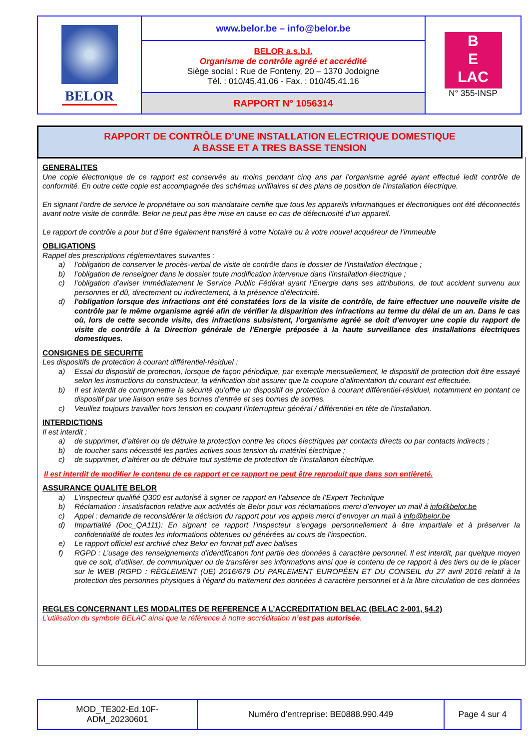| BELOR | www.belor.be – info@belor.be | B E LAC N° 355-INSP |
| | BELOR a.s.b.l. Organisme de contrôle agréé et accrédité Siège social : Rue de Fonteny, 20 – 1370 Jodoigne Tél. : 010/45.41.06 - Fax. : 010/45.41.16 | |
| | RAPPORT N° 1056314 | |
RAPPORT DE CONTRÔLE D’UNE INSTALLATION ELECTRIQUE DOMESTIQUE
A BASSE ET A TRES BASSE TENSION
GENERALITES
Une copie électronique de ce rapport est conservée au moins pendant cinq ans par l’organisme agréé ayant effectué ledit contrôle de conformité. En outre cette copie est accompagnée des schémas unifilaires et des plans de position de l’installation électrique.
En signant l’ordre de service le propriétaire ou son mandataire certifie que tous les appareils informatiques et électroniques ont été déconnectés avant notre visite de contrôle. Belor ne peut pas être mise en cause en cas de défectuosité d’un appareil.
Le rapport de contrôle a pour but d’être également transféré à votre Notaire ou à votre nouvel acquéreur de l’immeuble
OBLIGATIONS
Rappel des prescriptions réglementaires suivantes :
a) l’obligation de conserver le procès-verbal de visite de contrôle dans le dossier de l’installation électrique ;
b) l’obligation de renseigner dans le dossier toute modification intervenue dans l’installation électrique ;
c) l’obligation d’aviser immédiatement le Service Public Fédéral ayant l’Energie dans ses attributions, de tout accident survenu aux personnes et dû, directement ou indirectement, à la présence d’électricité.
d) l'obligation lorsque des infractions ont été constatées lors de la visite de contrôle, de faire effectuer une nouvelle visite de contrôle par le même organisme agréé afin de vérifier la disparition des infractions au terme du délai de un an. Dans le cas où, lors de cette seconde visite, des infractions subsistent, l'organisme agréé se doit d'envoyer une copie du rapport de visite de contrôle à la Direction générale de l'Energie préposée à la haute surveillance des installations électriques domestiques.
CONSIGNES DE SECURITE
Les dispositifs de protection à courant différentiel-résiduel :
a) Essai du dispositif de protection, lorsque de façon périodique, par exemple mensuellement, le dispositif de protection doit être essayé selon les instructions du constructeur, la vérification doit assurer que la coupure d’alimentation du courant est effectuée.
b) Il est interdit de compromettre la sécurité qu’offre un dispositif de protection à courant différentiel-résiduel, notamment en pontant ce dispositif par une liaison entre ses bornes d’entrée et ses bornes de sorties.
c) Veuillez toujours travailler hors tension en coupant l’interrupteur général / différentiel en tête de l’installation.
INTERDICTIONS
Il est interdit :
a) de supprimer, d’altérer ou de détruire la protection contre les chocs électriques par contacts directs ou par contacts indirects ;
b) de toucher sans nécessité les parties actives sous tension du matériel électrique ;
c) de supprimer, d’altérer ou de détruire tout système de protection de l’installation électrique.
Il est interdit de modifier le contenu de ce rapport et ce rapport ne peut être reproduit que dans son entièreté.
ASSURANCE QUALITE BELOR
a) L’inspecteur qualifié Q300 est autorisé à signer ce rapport en l’absence de l’Expert Technique
b) Réclamation : insatisfaction relative aux activités de Belor pour vos réclamations merci d’envoyer un mail à info@belor.be
c) Appel : demande de reconsidérer la décision du rapport pour vos appels merci d’envoyer un mail à info@belor.be
d) Impartialité (Doc_QA111): En signant ce rapport l’inspecteur s’engage personnellement à être impartiale et à préserver la confidentialité de toutes les informations obtenues ou générées au cours de l’inspection.
e) Le rapport officiel est archivé chez Belor en format pdf avec balises
f) RGPD : L’usage des renseignements d’identification font partie des données à caractère personnel. Il est interdit, par quelque moyen que ce soit, d’utiliser, de communiquer ou de transférer ses informations ainsi que le contenu de ce rapport à des tiers ou de le placer sur le WEB (RGPD : RÈGLEMENT (UE) 2016/679 DU PARLEMENT EUROPÉEN ET DU CONSEIL du 27 avril 2016 relatif à la protection des personnes physiques à l'égard du traitement des données à caractère personnel et à la libre circulation de ces données
REGLES CONCERNANT LES MODALITES DE REFERENCE A L’ACCREDITATION BELAC (BELAC 2-001, §4.2)
L’utilisation du symbole BELAC ainsi que la référence à notre accréditation n’est pas autorisée.
| MOD_TE302-Ed.10F- ADM_20230601 | Numéro d’entreprise: BE0888.990.449 | Page 4 sur 4 |